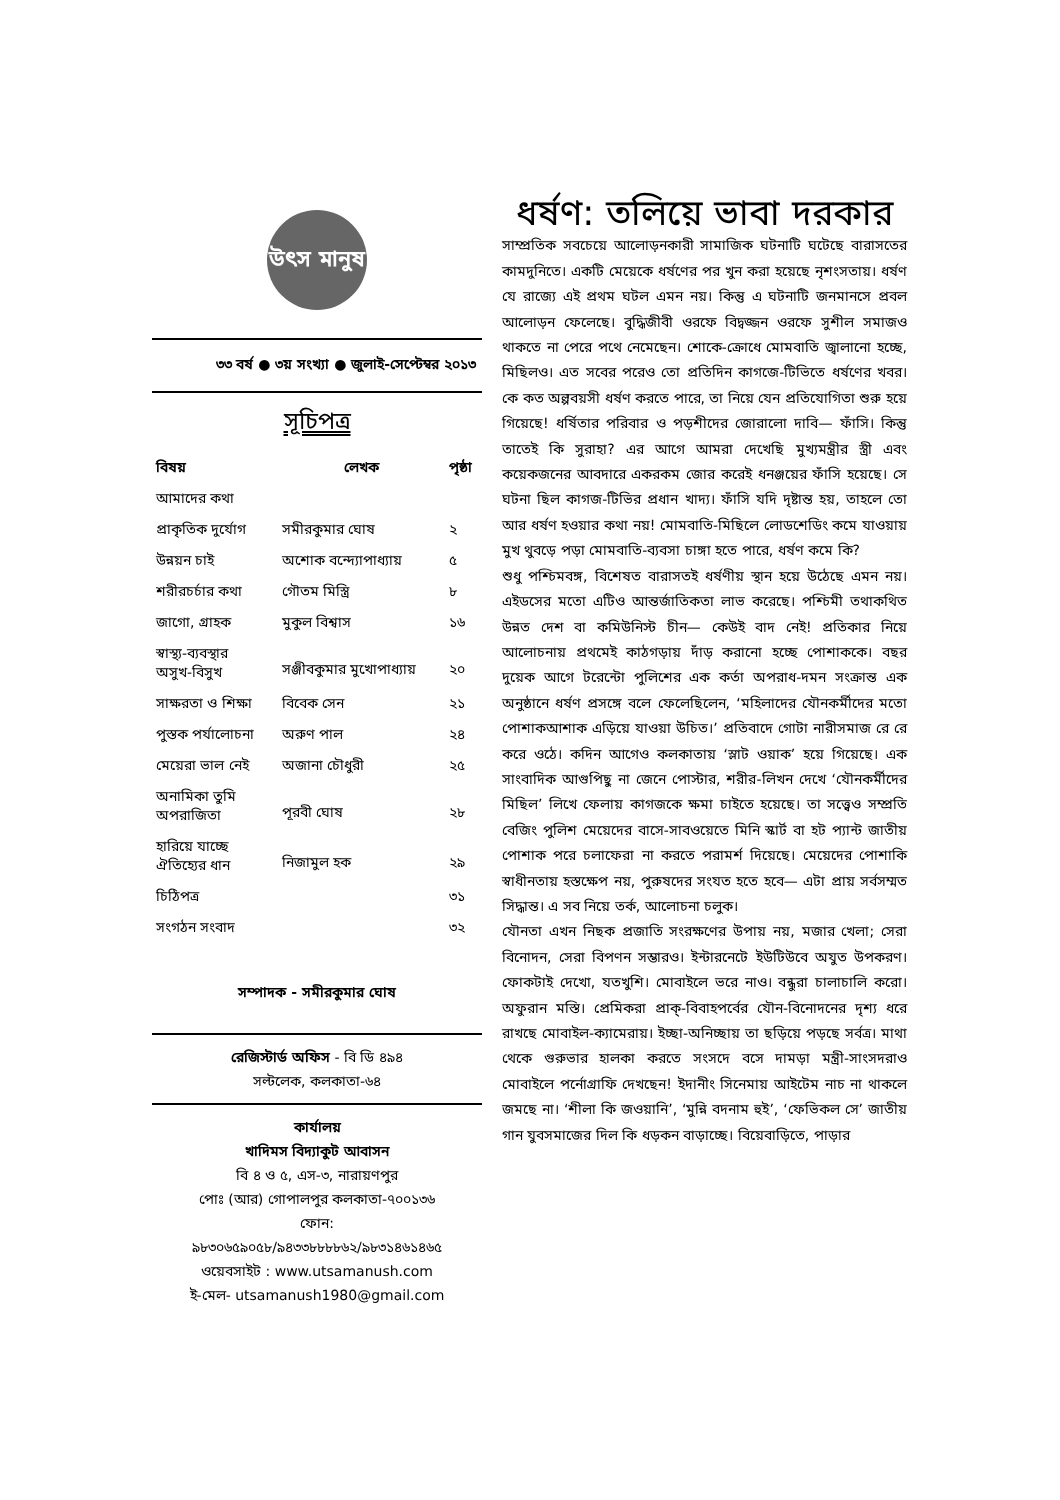উৎস মানুষ
৩৩ বর্ষ ● ৩য় সংখ্যা ● জুলাই-সেপ্টেম্বর ২০১৩
সূচিপত্র
| বিষয় | লেখক | পৃষ্ঠা |
| --- | --- | --- |
| আমাদের কথা | | |
| প্রাকৃতিক দুর্যোগ | সমীরকুমার ঘোষ | ২ |
| উন্নয়ন চাই | অশোক বন্দ্যোপাধ্যায় | ৫ |
| শরীরচর্চার কথা | গৌতম মিস্ত্রি | ৮ |
| জাগো, গ্রাহক | মুকুল বিশ্বাস | ১৬ |
| স্বাস্থ্য-ব্যবস্থার অসুখ-বিসুখ | সঞ্জীবকুমার মুখোপাধ্যায় | ২০ |
| সাক্ষরতা ও শিক্ষা | বিবেক সেন | ২১ |
| পুস্তক পর্যালোচনা | অরুণ পাল | ২৪ |
| মেয়েরা ভাল নেই | অজানা চৌধুরী | ২৫ |
| অনামিকা তুমি অপরাজিতা | পূরবী ঘোষ | ২৮ |
| হারিয়ে যাচ্ছে ঐতিহ্যের ধান | নিজামুল হক | ২৯ |
| চিঠিপত্র | | ৩১ |
| সংগঠন সংবাদ | | ৩২ |
সম্পাদক - সমীরকুমার ঘোষ
রেজিস্টার্ড অফিস - বি ডি ৪৯৪
সল্টলেক, কলকাতা-৬৪
কার্যালয়
খাদিমস বিদ্যাকুট আবাসন
বি ৪ ও ৫, এস-৩, নারায়ণপুর
পোঃ (আর) গোপালপুর কলকাতা-৭০০১৩৬
ফোন:
৯৮৩০৬৫৯০৫৮/৯৪৩৩৮৮৮৮৬২/৯৮৩১৪৬১৪৬৫
ওয়েবসাইট : www.utsamanush.com
ই-মেল- utsamanush1980@gmail.com
ধর্ষণ: তলিয়ে ভাবা দরকার
সাম্প্রতিক সবচেয়ে আলোড়নকারী সামাজিক ঘটনাটি ঘটেছে বারাসতের কামদুনিতে। একটি মেয়েকে ধর্ষণের পর খুন করা হয়েছে নৃশংসতায়। ধর্ষণ যে রাজ্যে এই প্রথম ঘটল এমন নয়। কিন্তু এ ঘটনাটি জনমানসে প্রবল আলোড়ন ফেলেছে। বুদ্ধিজীবী ওরফে বিদ্বজ্জন ওরফে সুশীল সমাজও থাকতে না পেরে পথে নেমেছেন। শোকে-ক্রোধে মোমবাতি জ্বালানো হচ্ছে, মিছিলও। এত সবের পরেও তো প্রতিদিন কাগজে-টিভিতে ধর্ষণের খবর। কে কত অল্পবয়সী ধর্ষণ করতে পারে, তা নিয়ে যেন প্রতিযোগিতা শুরু হয়ে গিয়েছে! ধর্ষিতার পরিবার ও পড়শীদের জোরালো দাবি— ফাঁসি। কিন্তু তাতেই কি সুরাহা? এর আগে আমরা দেখেছি মুখ্যমন্ত্রীর স্ত্রী এবং কয়েকজনের আবদারে একরকম জোর করেই ধনঞ্জয়ের ফাঁসি হয়েছে। সে ঘটনা ছিল কাগজ-টিভির প্রধান খাদ্য। ফাঁসি যদি দৃষ্টান্ত হয়, তাহলে তো আর ধর্ষণ হওয়ার কথা নয়! মোমবাতি-মিছিলে লোডশেডিং কমে যাওয়ায় মুখ থুবড়ে পড়া মোমবাতি-ব্যবসা চাঙ্গা হতে পারে, ধর্ষণ কমে কি?
শুধু পশ্চিমবঙ্গ, বিশেষত বারাসতই ধর্ষণীয় স্থান হয়ে উঠেছে এমন নয়। এইডসের মতো এটিও আন্তর্জাতিকতা লাভ করেছে। পশ্চিমী তথাকথিত উন্নত দেশ বা কমিউনিস্ট চীন— কেউই বাদ নেই! প্রতিকার নিয়ে আলোচনায় প্রথমেই কাঠগড়ায় দাঁড় করানো হচ্ছে পোশাককে। বছর দুয়েক আগে টরেন্টো পুলিশের এক কর্তা অপরাধ-দমন সংক্রান্ত এক অনুষ্ঠানে ধর্ষণ প্রসঙ্গে বলে ফেলেছিলেন, ‘মহিলাদের যৌনকর্মীদের মতো পোশাকআশাক এড়িয়ে যাওয়া উচিত।’ প্রতিবাদে গোটা নারীসমাজ রে রে করে ওঠে। কদিন আগেও কলকাতায় ‘স্লাট ওয়াক’ হয়ে গিয়েছে। এক সাংবাদিক আগুপিছু না জেনে পোস্টার, শরীর-লিখন দেখে ‘যৌনকর্মীদের মিছিল’ লিখে ফেলায় কাগজকে ক্ষমা চাইতে হয়েছে। তা সত্ত্বেও সম্প্রতি বেজিং পুলিশ মেয়েদের বাসে-সাবওয়েতে মিনি স্কার্ট বা হট প্যান্ট জাতীয় পোশাক পরে চলাফেরা না করতে পরামর্শ দিয়েছে। মেয়েদের পোশাকি স্বাধীনতায় হস্তক্ষেপ নয়, পুরুষদের সংযত হতে হবে— এটা প্রায় সর্বসম্মত সিদ্ধান্ত। এ সব নিয়ে তর্ক, আলোচনা চলুক।
যৌনতা এখন নিছক প্রজাতি সংরক্ষণের উপায় নয়, মজার খেলা; সেরা বিনোদন, সেরা বিপণন সম্ভারও। ইন্টারনেটে ইউটিউবে অযুত উপকরণ। ফোকটাই দেখো, যতখুশি। মোবাইলে ভরে নাও। বন্ধুরা চালাচালি করো। অফুরান মস্তি। প্রেমিকরা প্রাক্-বিবাহপর্বের যৌন-বিনোদনের দৃশ্য ধরে রাখছে মোবাইল-ক্যামেরায়। ইচ্ছা-অনিচ্ছায় তা ছড়িয়ে পড়ছে সর্বত্র। মাথা থেকে গুরুভার হালকা করতে সংসদে বসে দামড়া মন্ত্রী-সাংসদরাও মোবাইলে পর্নোগ্রাফি দেখছেন! ইদানীং সিনেমায় আইটেম নাচ না থাকলে জমছে না। ‘শীলা কি জওয়ানি’, ‘মুন্নি বদনাম হুই’, ‘ফেভিকল সে’ জাতীয় গান যুবসমাজের দিল কি ধড়কন বাড়াচ্ছে। বিয়েবাড়িতে, পাড়ার